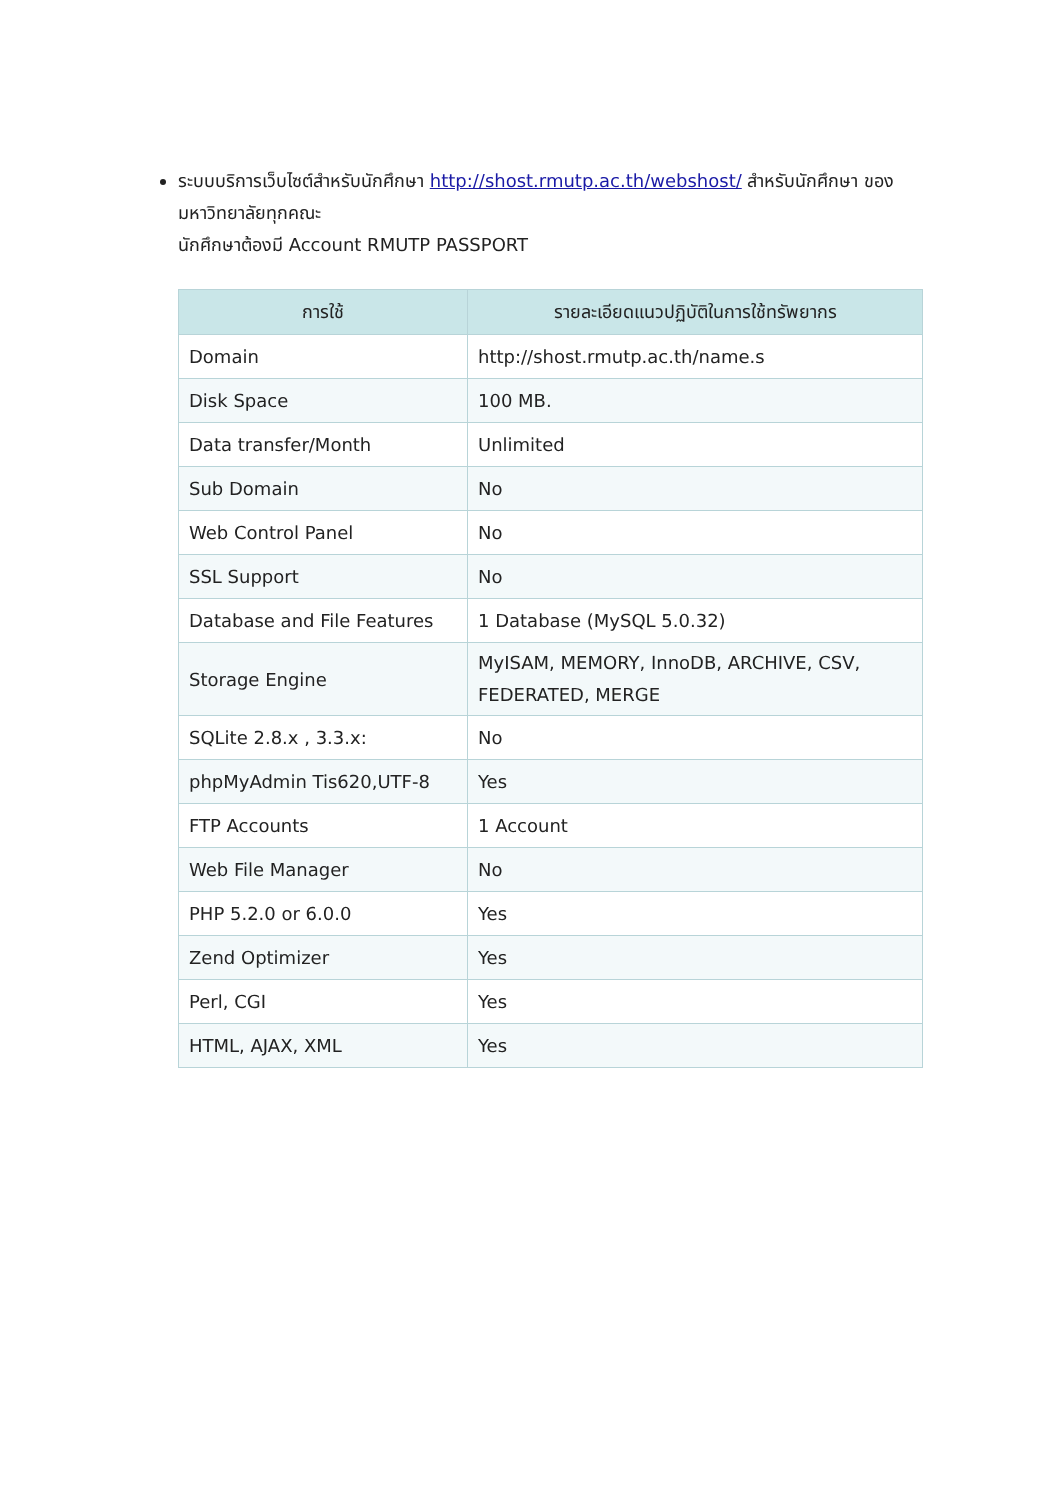ระบบบริการเว็บไซต์สำหรับนักศึกษา http://shost.rmutp.ac.th/webshost/ สำหรับนักศึกษา ของมหาวิทยาลัยทุกคณะ
นักศึกษาต้องมี Account RMUTP PASSPORT
| การใช้ | รายละเอียดแนวปฏิบัติในการใช้ทรัพยากร |
| --- | --- |
| Domain | http://shost.rmutp.ac.th/name.s |
| Disk Space | 100 MB. |
| Data transfer/Month | Unlimited |
| Sub Domain | No |
| Web Control Panel | No |
| SSL Support | No |
| Database and File Features | 1 Database (MySQL 5.0.32) |
| Storage Engine | MyISAM, MEMORY, InnoDB, ARCHIVE, CSV, FEDERATED, MERGE |
| SQLite 2.8.x , 3.3.x: | No |
| phpMyAdmin Tis620,UTF-8 | Yes |
| FTP Accounts | 1 Account |
| Web File Manager | No |
| PHP 5.2.0 or 6.0.0 | Yes |
| Zend Optimizer | Yes |
| Perl, CGI | Yes |
| HTML, AJAX, XML | Yes |